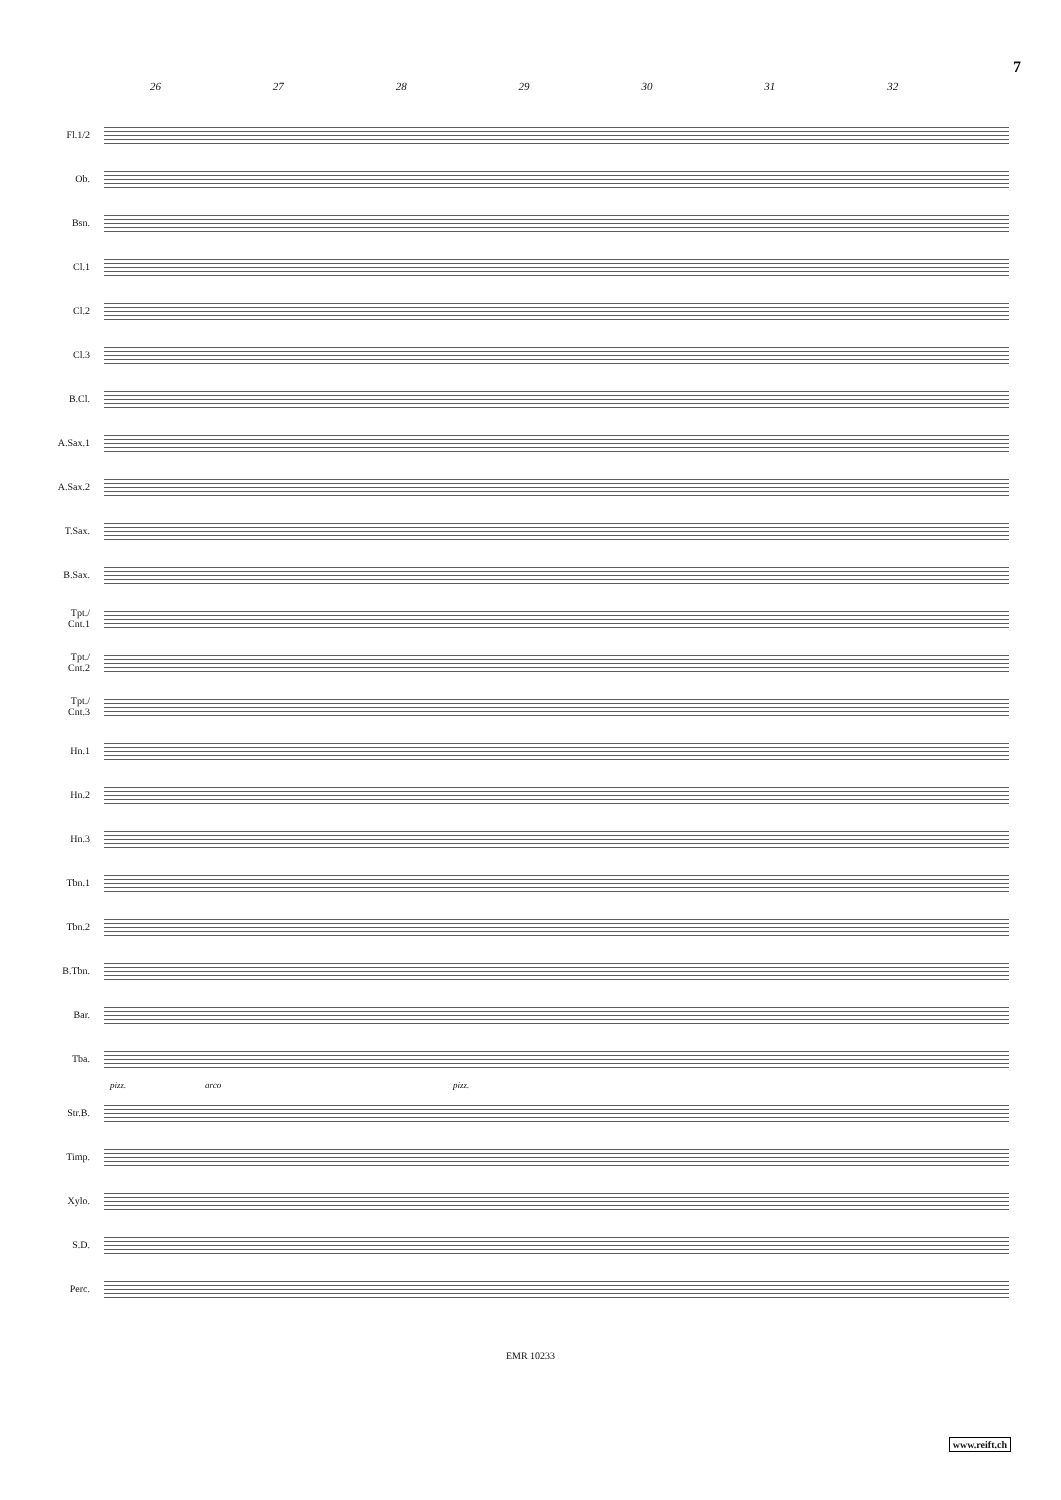7
26 27 28 29 30 31 32
Fl.1/2
Ob.
Bsn.
Cl.1
Cl.2
Cl.3
B.Cl.
A.Sax.1
A.Sax.2
T.Sax.
B.Sax.
Tpt./
Cnt.1
Tpt./
Cnt.2
Tpt./
Cnt.3
Hn.1
Hn.2
Hn.3
Tbn.1
Tbn.2
B.Tbn.
Bar.
Tba.
pizz. arco pizz.
Str.B.
Timp.
Xylo.
S.D.
Perc.
www.reift.ch
EMR 10233